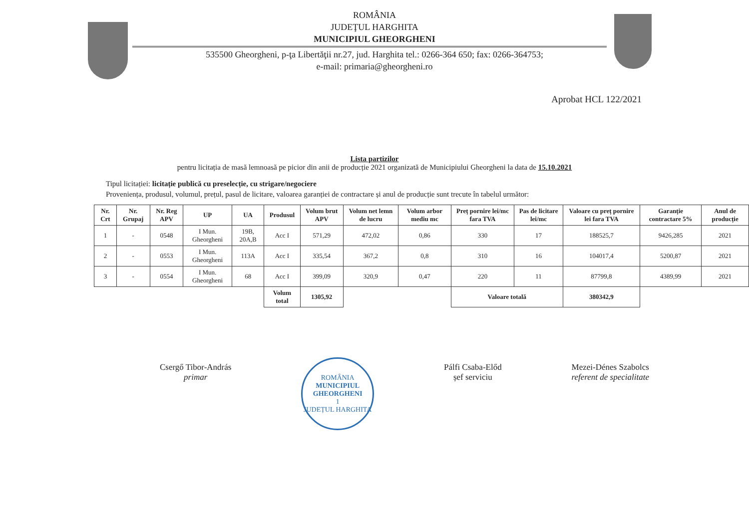ROMÂNIA
JUDEŢUL HARGHITA
MUNICIPIUL GHEORGHENI
535500 Gheorgheni, p-ţa Libertăţii nr.27, jud. Harghita tel.: 0266-364 650; fax: 0266-364753;
e-mail: primaria@gheorgheni.ro
Aprobat HCL 122/2021
Lista partizilor
pentru licitația de masă lemnoasă pe picior din anii de producție 2021 organizată de Municipiului Gheorgheni la data de 15.10.2021
Tipul licitației: licitație publică cu preselecție, cu strigare/negociere
Proveniența, produsul, volumul, prețul, pasul de licitare, valoarea garanției de contractare și anul de producție sunt trecute în tabelul următor:
| Nr. Crt | Nr. Grupaj | Nr. Reg APV | UP | UA | Produsul | Volum brut APV | Volum net lemn de lucru | Volum arbor mediu mc | Preț pornire lei/mc fara TVA | Pas de licitare lei/mc | Valoare cu preț pornire lei fara TVA | Garanție contractare 5% | Anul de producție |
| --- | --- | --- | --- | --- | --- | --- | --- | --- | --- | --- | --- | --- | --- |
| 1 | - | 0548 | I Mun. Gheorgheni | 19B, 20A,B | Acc I | 571,29 | 472,02 | 0,86 | 330 | 17 | 188525,7 | 9426,285 | 2021 |
| 2 | - | 0553 | I Mun. Gheorgheni | 113A | Acc I | 335,54 | 367,2 | 0,8 | 310 | 16 | 104017,4 | 5200,87 | 2021 |
| 3 | - | 0554 | I Mun. Gheorgheni | 68 | Acc I | 399,09 | 320,9 | 0,47 | 220 | 11 | 87799,8 | 4389,99 | 2021 |
| | | | | | Volum total | 1305,92 | | | Valoare totală | | 380342,9 | | |
Csergő Tibor-András
primar
ROMÂNIA
MUNICIPIUL GHEORGHENI
1
JUDEȚUL HARGHITA
Pálfi Csaba-Előd
șef serviciu
Mezei-Dénes Szabolcs
referent de specialitate